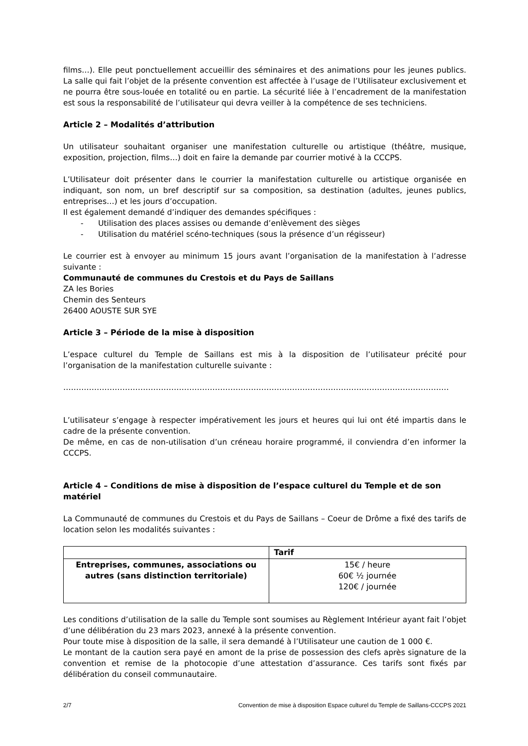films…). Elle peut ponctuellement accueillir des séminaires et des animations pour les jeunes publics. La salle qui fait l’objet de la présente convention est affectée à l’usage de l’Utilisateur exclusivement et ne pourra être sous-louée en totalité ou en partie. La sécurité liée à l’encadrement de la manifestation est sous la responsabilité de l’utilisateur qui devra veiller à la compétence de ses techniciens.
Article 2 – Modalités d’attribution
Un utilisateur souhaitant organiser une manifestation culturelle ou artistique (théâtre, musique, exposition, projection, films…) doit en faire la demande par courrier motivé à la CCCPS.
L’Utilisateur doit présenter dans le courrier la manifestation culturelle ou artistique organisée en indiquant, son nom, un bref descriptif sur sa composition, sa destination (adultes, jeunes publics, entreprises…) et les jours d’occupation.
Il est également demandé d’indiquer des demandes spécifiques :
- Utilisation des places assises ou demande d’enlèvement des sièges
- Utilisation du matériel scéno-techniques (sous la présence d’un régisseur)
Le courrier est à envoyer au minimum 15 jours avant l’organisation de la manifestation à l’adresse suivante :
Communauté de communes du Crestois et du Pays de Saillans
ZA les Bories
Chemin des Senteurs
26400 AOUSTE SUR SYE
Article 3 – Période de la mise à disposition
L’espace culturel du Temple de Saillans est mis à la disposition de l’utilisateur précité pour l’organisation de la manifestation culturelle suivante :
……………………………………………………………………………………………………………………………………
L’utilisateur s’engage à respecter impérativement les jours et heures qui lui ont été impartis dans le cadre de la présente convention.
De même, en cas de non-utilisation d’un créneau horaire programmé, il conviendra d’en informer la CCCPS.
Article 4 – Conditions de mise à disposition de l’espace culturel du Temple et de son matériel
La Communauté de communes du Crestois et du Pays de Saillans – Coeur de Drôme a fixé des tarifs de location selon les modalités suivantes :
| | Tarif |
| --- | --- |
| Entreprises, communes, associations ou autres (sans distinction territoriale) | 15€ / heure 60€ ½ journée 120€ / journée |
Les conditions d’utilisation de la salle du Temple sont soumises au Règlement Intérieur ayant fait l’objet d’une délibération du 23 mars 2023, annexé à la présente convention.
Pour toute mise à disposition de la salle, il sera demandé à l’Utilisateur une caution de 1 000 €.
Le montant de la caution sera payé en amont de la prise de possession des clefs après signature de la convention et remise de la photocopie d’une attestation d’assurance. Ces tarifs sont fixés par délibération du conseil communautaire.
2/7 Convention de mise à disposition Espace culturel du Temple de Saillans-CCCPS 2021